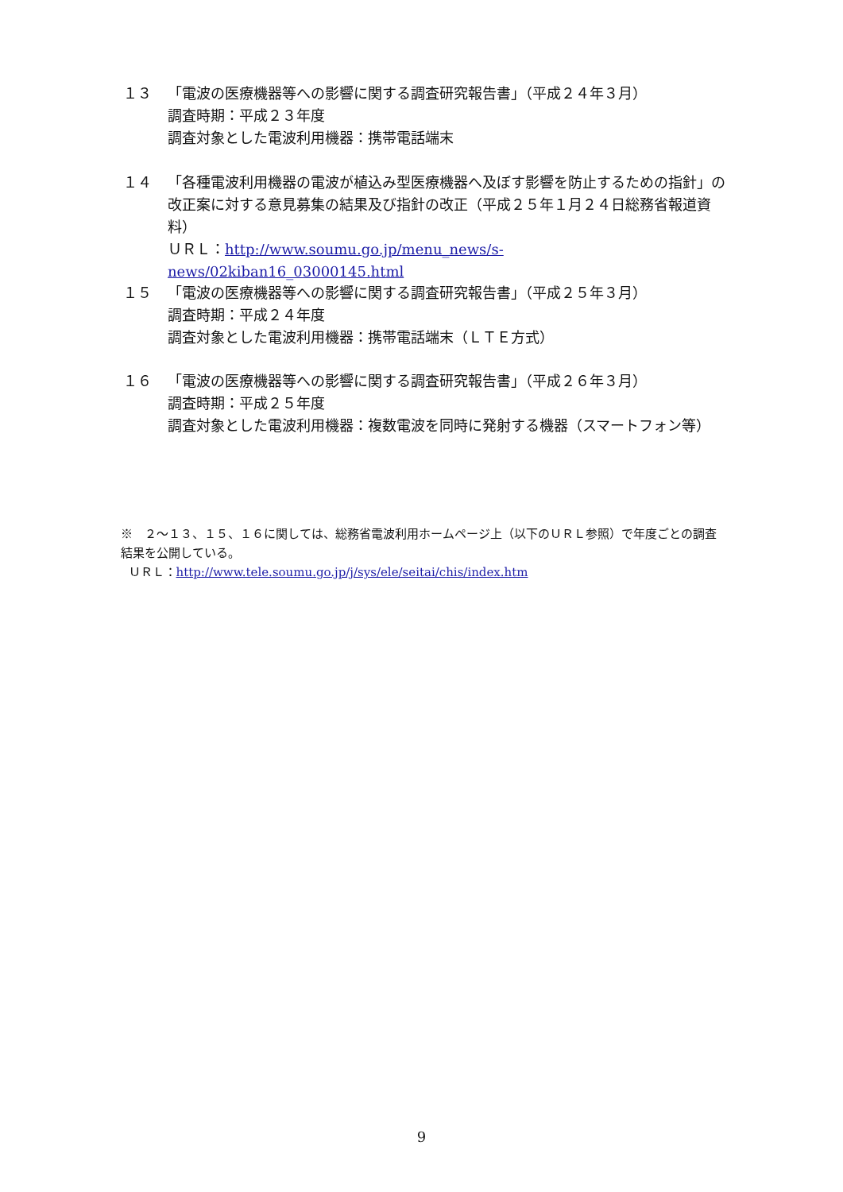１３ 「電波の医療機器等への影響に関する調査研究報告書」（平成２４年３月）
調査時期：平成２３年度
調査対象とした電波利用機器：携帯電話端末
１４ 「各種電波利用機器の電波が植込み型医療機器へ及ぼす影響を防止するための指針」の改正案に対する意見募集の結果及び指針の改正（平成２５年１月２４日総務省報道資料）
ＵＲＬ：http://www.soumu.go.jp/menu_news/s-news/02kiban16_03000145.html
１５ 「電波の医療機器等への影響に関する調査研究報告書」（平成２５年３月）
調査時期：平成２４年度
調査対象とした電波利用機器：携帯電話端末（ＬＴＥ方式）
１６ 「電波の医療機器等への影響に関する調査研究報告書」（平成２６年３月）
調査時期：平成２５年度
調査対象とした電波利用機器：複数電波を同時に発射する機器（スマートフォン等）
※　２～１３、１５、１６に関しては、総務省電波利用ホームページ上（以下のＵＲＬ参照）で年度ごとの調査結果を公開している。
ＵＲＬ：http://www.tele.soumu.go.jp/j/sys/ele/seitai/chis/index.htm
9